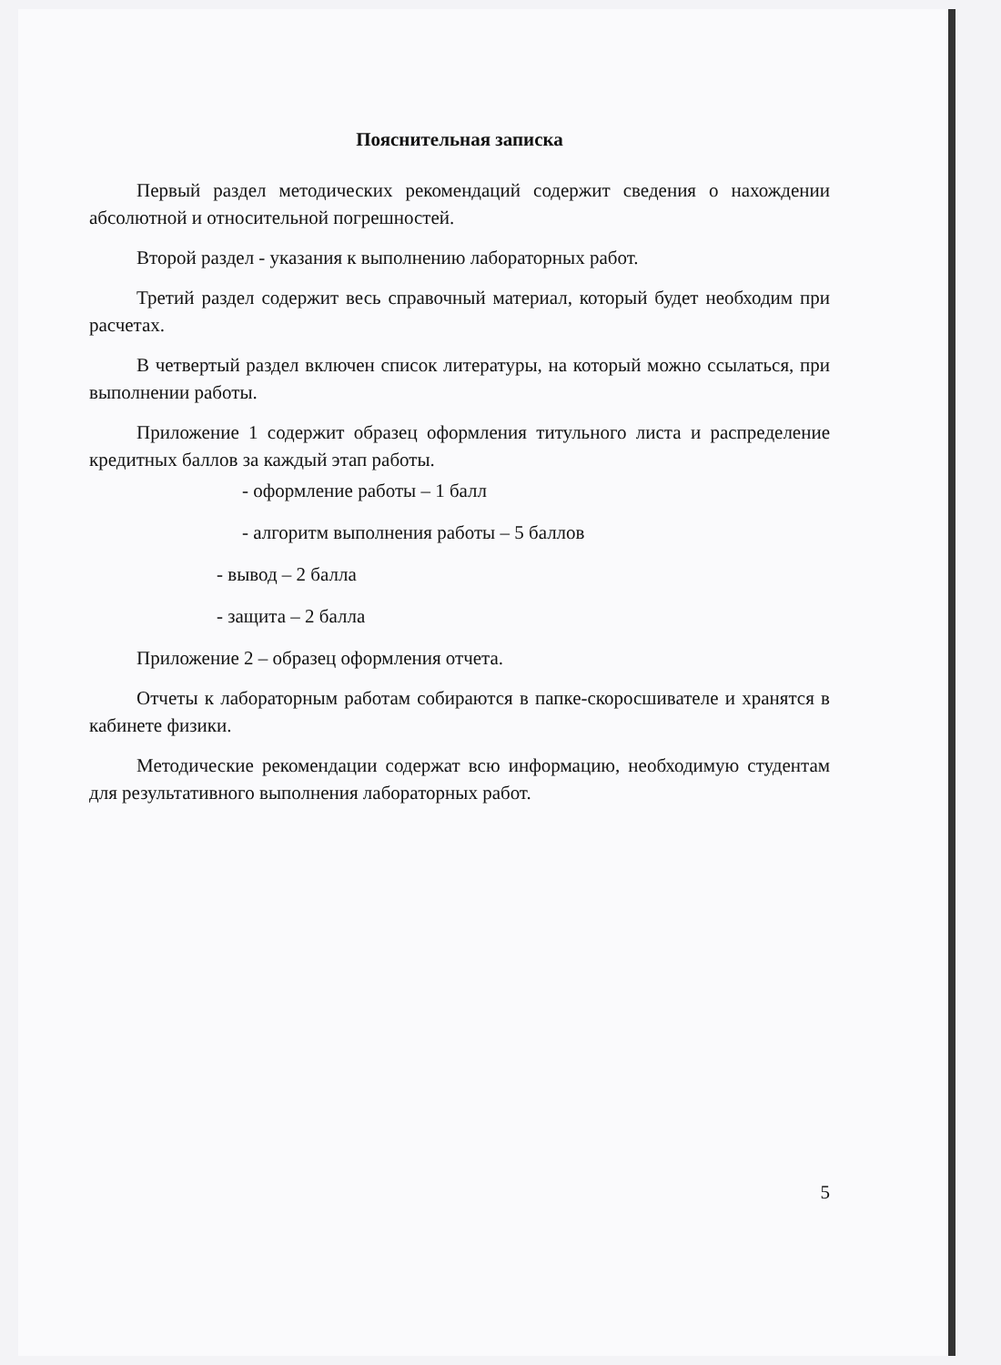Пояснительная записка
Первый раздел методических рекомендаций содержит сведения о нахождении абсолютной и относительной погрешностей.
Второй раздел - указания к выполнению лабораторных работ.
Третий раздел содержит весь справочный материал, который будет необходим при расчетах.
В четвертый раздел включен список литературы, на который можно ссылаться, при выполнении работы.
Приложение 1 содержит образец оформления титульного листа и распределение кредитных баллов за каждый этап работы.
- оформление работы – 1 балл
- алгоритм выполнения работы – 5 баллов
- вывод – 2 балла
- защита – 2 балла
Приложение 2 – образец оформления отчета.
Отчеты к лабораторным работам собираются в папке-скоросшивателе и хранятся в кабинете физики.
Методические рекомендации содержат всю информацию, необходимую студентам для результативного выполнения лабораторных работ.
5